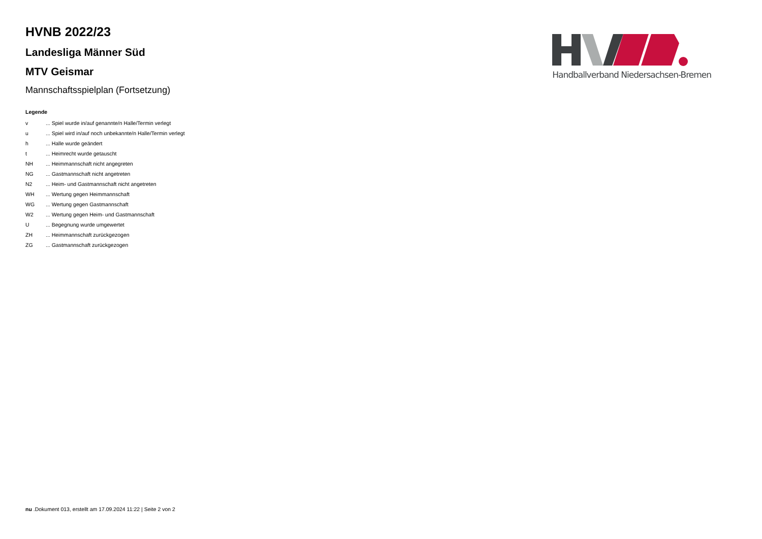Handballverband Niedersachsen-Bremen
HVNB 2022/23
Landesliga Männer Süd
MTV Geismar
Mannschaftsspielplan (Fortsetzung)
Legende
| v | ... Spiel wurde in/auf genannte/n Halle/Termin verlegt |
| u | ... Spiel wird in/auf noch unbekannte/n Halle/Termin verlegt |
| h | ... Halle wurde geändert |
| t | ... Heimrecht wurde getauscht |
| NH | ... Heimmannschaft nicht angegreten |
| NG | ... Gastmannschaft nicht angetreten |
| N2 | ... Heim- und Gastmannschaft nicht angetreten |
| WH | ... Wertung gegen Heimmannschaft |
| WG | ... Wertung gegen Gastmannschaft |
| W2 | ... Wertung gegen Heim- und Gastmannschaft |
| U | ... Begegnung wurde umgewertet |
| ZH | ... Heimmannschaft zurückgezogen |
| ZG | ... Gastmannschaft zurückgezogen |
nu .Dokument 013, erstellt am 17.09.2024 11:22 | Seite 2 von 2